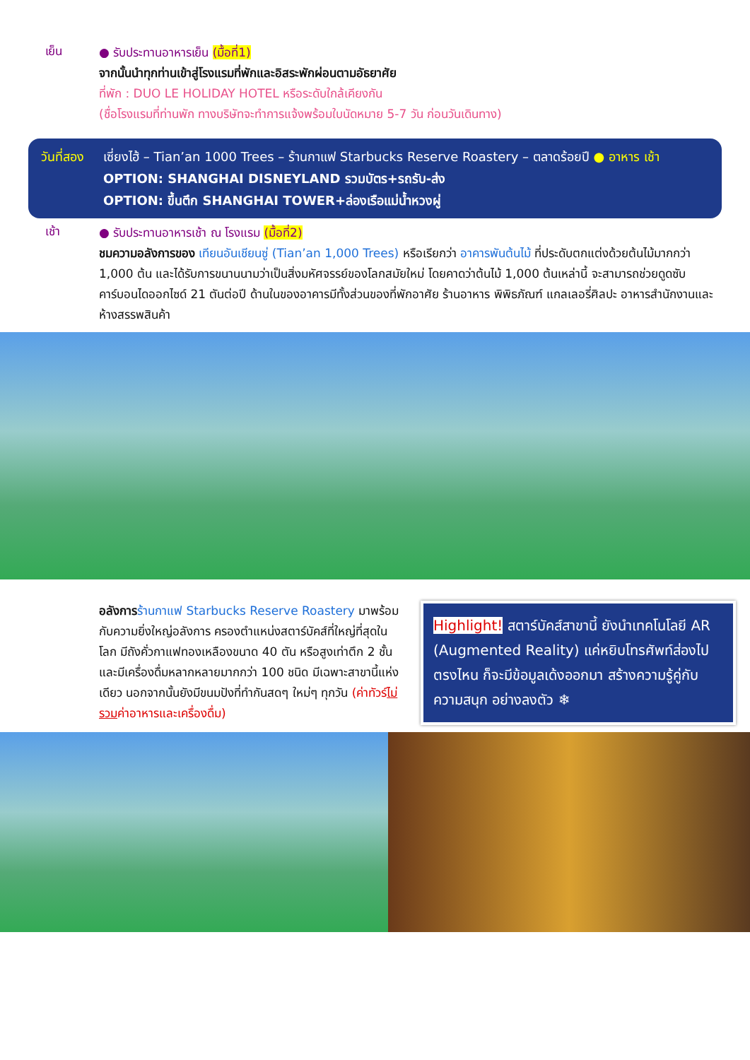เย็น
● รับประทานอาหารเย็น (มื้อที่1)
จากนั้นนำทุกท่านเข้าสู่โรงแรมที่พักและอิสระพักผ่อนตามอัธยาศัย
ที่พัก : DUO LE HOLIDAY HOTEL หรือระดับใกล้เคียงกัน
(ชื่อโรงแรมที่ท่านพัก ทางบริษัทจะทำการแจ้งพร้อมใบนัดหมาย 5-7 วัน ก่อนวันเดินทาง)
วันที่สอง
เซี่ยงไฮ้ – Tian’an 1000 Trees – ร้านกาแฟ Starbucks Reserve Roastery – ตลาดร้อยปี ● อาหาร เช้า
OPTION: SHANGHAI DISNEYLAND รวมบัตร+รถรับ-ส่ง
OPTION: ขึ้นตึก SHANGHAI TOWER+ล่องเรือแม่น้ำหวงผู่
เช้า
● รับประทานอาหารเช้า ณ โรงแรม (มื้อที่2)
ชมความอลังการของ เทียนอันเชียนซู่ (Tian’an 1,000 Trees) หรือเรียกว่า อาคารพันต้นไม้ ที่ประดับตกแต่งด้วยต้นไม้มากกว่า 1,000 ต้น และได้รับการขนานนามว่าเป็นสิ่งมหัศจรรย์ของโลกสมัยใหม่ โดยคาดว่าต้นไม้ 1,000 ต้นเหล่านี้ จะสามารถช่วยดูดซับคาร์บอนไดออกไซด์ 21 ตันต่อปี ด้านในของอาคารมีทั้งส่วนของที่พักอาศัย ร้านอาหาร พิพิธภัณฑ์ แกลเลอรี่ศิลปะ อาหารสำนักงานและห้างสรรพสินค้า
อลังการ ร้านกาแฟ Starbucks Reserve Roastery มาพร้อมกับความยิ่งใหญ่อลังการ ครองตำแหน่งสตาร์บัคส์ที่ใหญ่ที่สุดในโลก มีถังคั่วกาแฟทองเหลืองขนาด 40 ตัน หรือสูงเท่าตึก 2 ชั้น และมีเครื่องดื่มหลากหลายมากกว่า 100 ชนิด มีเฉพาะสาขานี้แห่งเดียว นอกจากนั้นยังมีขนมปังที่ทำกันสดๆ ใหม่ๆ ทุกวัน (ค่าทัวร์ไม่รวมค่าอาหารและเครื่องดื่ม)
Highlight! สตาร์บัคส์สาขานี้ ยังนำเทคโนโลยี AR (Augmented Reality) แค่หยิบโทรศัพท์ส่องไปตรงไหน ก็จะมีข้อมูลเด้งออกมา สร้างความรู้คู่กับความสนุก อย่างลงตัว ❄